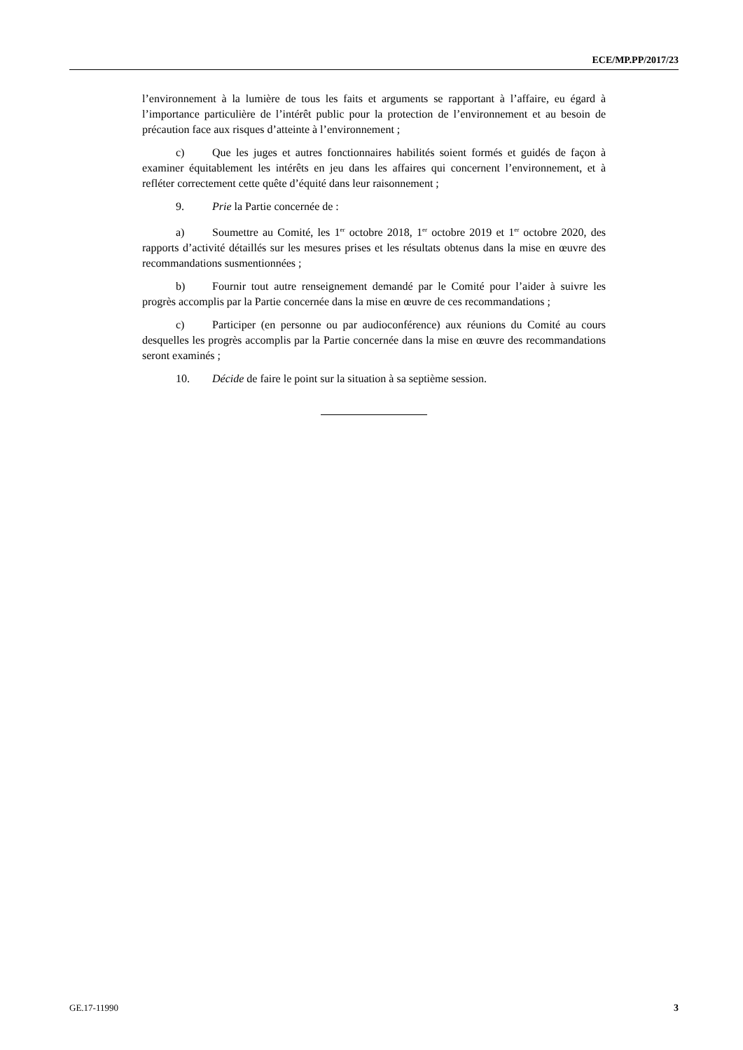ECE/MP.PP/2017/23
l’environnement à la lumière de tous les faits et arguments se rapportant à l’affaire, eu égard à l’importance particulière de l’intérêt public pour la protection de l’environnement et au besoin de précaution face aux risques d’atteinte à l’environnement ;
c) Que les juges et autres fonctionnaires habilités soient formés et guidés de façon à examiner équitablement les intérêts en jeu dans les affaires qui concernent l’environnement, et à refléter correctement cette quête d’équité dans leur raisonnement ;
9. Prie la Partie concernée de :
a) Soumettre au Comité, les 1<sup>er</sup> octobre 2018, 1<sup>er</sup> octobre 2019 et 1<sup>er</sup> octobre 2020, des rapports d’activité détaillés sur les mesures prises et les résultats obtenus dans la mise en œuvre des recommandations susmentionnées ;
b) Fournir tout autre renseignement demandé par le Comité pour l’aider à suivre les progrès accomplis par la Partie concernée dans la mise en œuvre de ces recommandations ;
c) Participer (en personne ou par audioconférence) aux réunions du Comité au cours desquelles les progrès accomplis par la Partie concernée dans la mise en œuvre des recommandations seront examinés ;
10. Décide de faire le point sur la situation à sa septième session.
GE.17-11990 3